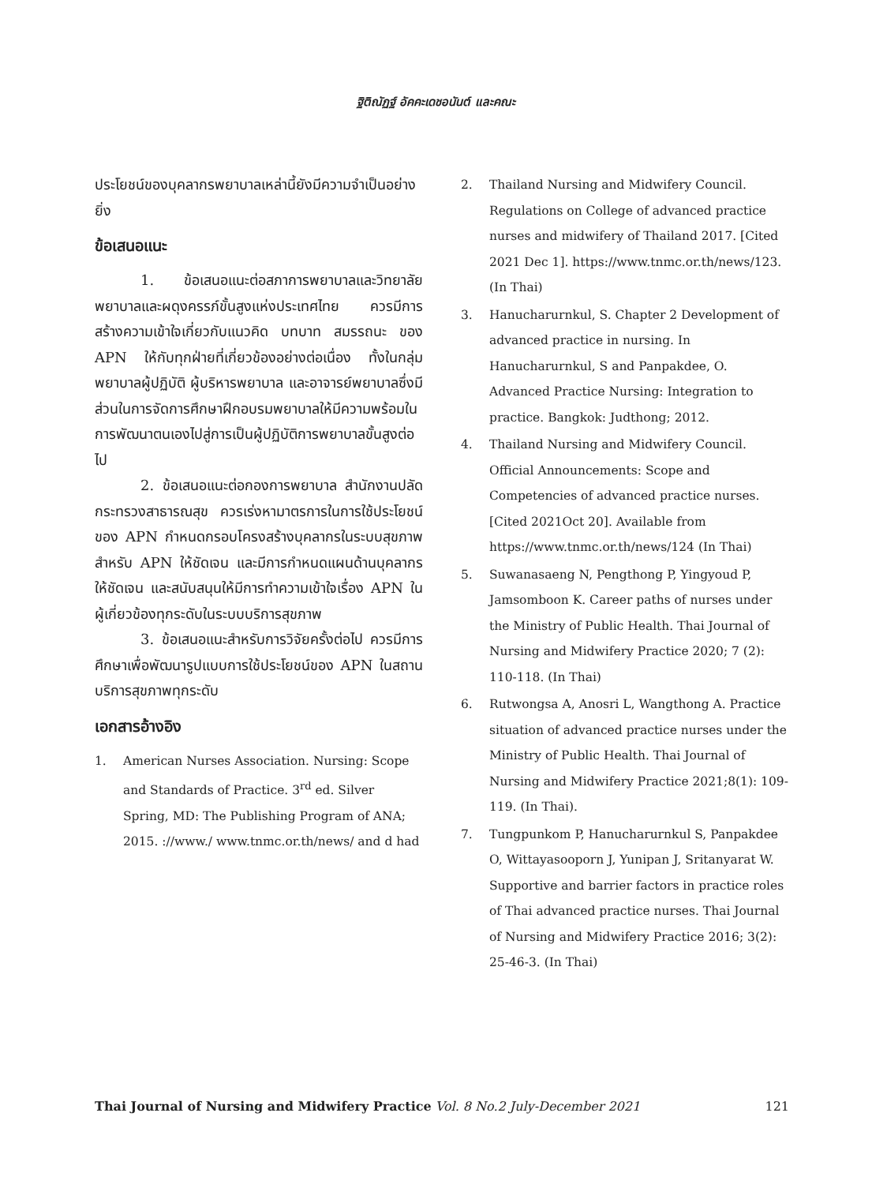ฐิติณัฏฐ์ อัคคะเดชอนันต์ และคณะ
ประโยชน์ของบุคลากรพยาบาลเหล่านี้ยังมีความจำเป็นอย่างยิ่ง
ข้อเสนอแนะ
1. ข้อเสนอแนะต่อสภาการพยาบาลและวิทยาลัยพยาบาลและผดุงครรภ์ขั้นสูงแห่งประเทศไทย ควรมีการสร้างความเข้าใจเกี่ยวกับแนวคิด บทบาท สมรรถนะ ของ APN ให้กับทุกฝ่ายที่เกี่ยวข้องอย่างต่อเนื่อง ทั้งในกลุ่มพยาบาลผู้ปฏิบัติ ผู้บริหารพยาบาล และอาจารย์พยาบาลซึ่งมีส่วนในการจัดการศึกษาฝึกอบรมพยาบาลให้มีความพร้อมในการพัฒนาตนเองไปสู่การเป็นผู้ปฏิบัติการพยาบาลขั้นสูงต่อไป
2. ข้อเสนอแนะต่อกองการพยาบาล สำนักงานปลัดกระทรวงสาธารณสุข ควรเร่งหามาตรการในการใช้ประโยชน์ของ APN กำหนดกรอบโครงสร้างบุคลากรในระบบสุขภาพสำหรับ APN ให้ชัดเจน และมีการกำหนดแผนด้านบุคลากรให้ชัดเจน และสนับสนุนให้มีการทำความเข้าใจเรื่อง APN ในผู้เกี่ยวข้องทุกระดับในระบบบริการสุขภาพ
3. ข้อเสนอแนะสำหรับการวิจัยครั้งต่อไป ควรมีการศึกษาเพื่อพัฒนารูปแบบการใช้ประโยชน์ของ APN ในสถานบริการสุขภาพทุกระดับ
เอกสารอ้างอิง
1. American Nurses Association. Nursing: Scope and Standards of Practice. 3<sup>rd</sup> ed. Silver Spring, MD: The Publishing Program of ANA; 2015. ://www./ www.tnmc.or.th/news/ and d had
2. Thailand Nursing and Midwifery Council. Regulations on College of advanced practice nurses and midwifery of Thailand 2017. [Cited 2021 Dec 1]. https://www.tnmc.or.th/news/123. (In Thai)
3. Hanucharurnkul, S. Chapter 2 Development of advanced practice in nursing. In Hanucharurnkul, S and Panpakdee, O. Advanced Practice Nursing: Integration to practice. Bangkok: Judthong; 2012.
4. Thailand Nursing and Midwifery Council. Official Announcements: Scope and Competencies of advanced practice nurses. [Cited 2021Oct 20]. Available from https://www.tnmc.or.th/news/124 (In Thai)
5. Suwanasaeng N, Pengthong P, Yingyoud P, Jamsomboon K. Career paths of nurses under the Ministry of Public Health. Thai Journal of Nursing and Midwifery Practice 2020; 7 (2): 110-118. (In Thai)
6. Rutwongsa A, Anosri L, Wangthong A. Practice situation of advanced practice nurses under the Ministry of Public Health. Thai Journal of Nursing and Midwifery Practice 2021;8(1): 109-119. (In Thai).
7. Tungpunkom P, Hanucharurnkul S, Panpakdee O, Wittayasooporn J, Yunipan J, Sritanyarat W. Supportive and barrier factors in practice roles of Thai advanced practice nurses. Thai Journal of Nursing and Midwifery Practice 2016; 3(2): 25-46-3. (In Thai)
Thai Journal of Nursing and Midwifery Practice Vol. 8 No.2 July-December 2021 121